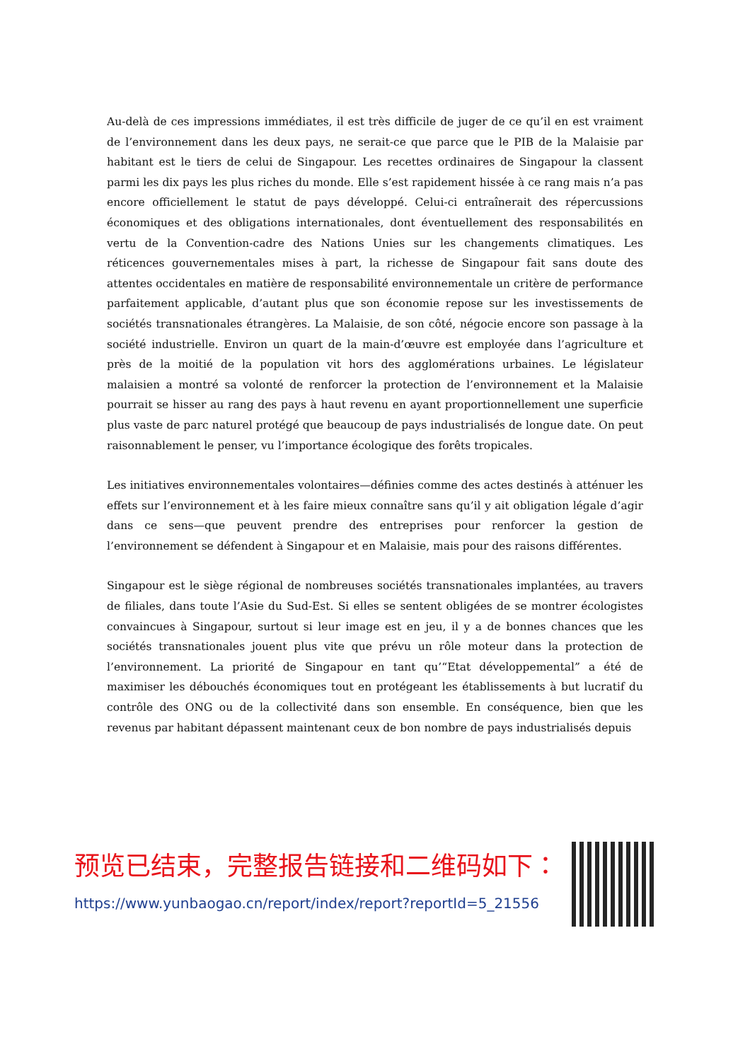Au-delà de ces impressions immédiates, il est très difficile de juger de ce qu’il en est vraiment de l’environnement dans les deux pays, ne serait-ce que parce que le PIB de la Malaisie par habitant est le tiers de celui de Singapour. Les recettes ordinaires de Singapour la classent parmi les dix pays les plus riches du monde. Elle s’est rapidement hissée à ce rang mais n’a pas encore officiellement le statut de pays développé. Celui-ci entraînerait des répercussions économiques et des obligations internationales, dont éventuellement des responsabilités en vertu de la Convention-cadre des Nations Unies sur les changements climatiques. Les réticences gouvernementales mises à part, la richesse de Singapour fait sans doute des attentes occidentales en matière de responsabilité environnementale un critère de performance parfaitement applicable, d’autant plus que son économie repose sur les investissements de sociétés transnationales étrangères. La Malaisie, de son côté, négocie encore son passage à la société industrielle. Environ un quart de la main-d’œuvre est employée dans l’agriculture et près de la moitié de la population vit hors des agglomérations urbaines. Le législateur malaisien a montré sa volonté de renforcer la protection de l’environnement et la Malaisie pourrait se hisser au rang des pays à haut revenu en ayant proportionnellement une superficie plus vaste de parc naturel protégé que beaucoup de pays industrialisés de longue date. On peut raisonnablement le penser, vu l’importance écologique des forêts tropicales.
Les initiatives environnementales volontaires—définies comme des actes destinés à atténuer les effets sur l’environnement et à les faire mieux connaître sans qu’il y ait obligation légale d’agir dans ce sens—que peuvent prendre des entreprises pour renforcer la gestion de l’environnement se défendent à Singapour et en Malaisie, mais pour des raisons différentes.
Singapour est le siège régional de nombreuses sociétés transnationales implantées, au travers de filiales, dans toute l’Asie du Sud-Est. Si elles se sentent obligées de se montrer écologistes convaincues à Singapour, surtout si leur image est en jeu, il y a de bonnes chances que les sociétés transnationales jouent plus vite que prévu un rôle moteur dans la protection de l’environnement. La priorité de Singapour en tant qu’“Etat développemental” a été de maximiser les débouchés économiques tout en protégeant les établissements à but lucratif du contrôle des ONG ou de la collectivité dans son ensemble. En conséquence, bien que les revenus par habitant dépassent maintenant ceux de bon nombre de pays industrialisés depuis
预览已结束，完整报告链接和二维码如下：
https://www.yunbaogao.cn/report/index/report?reportId=5_21556